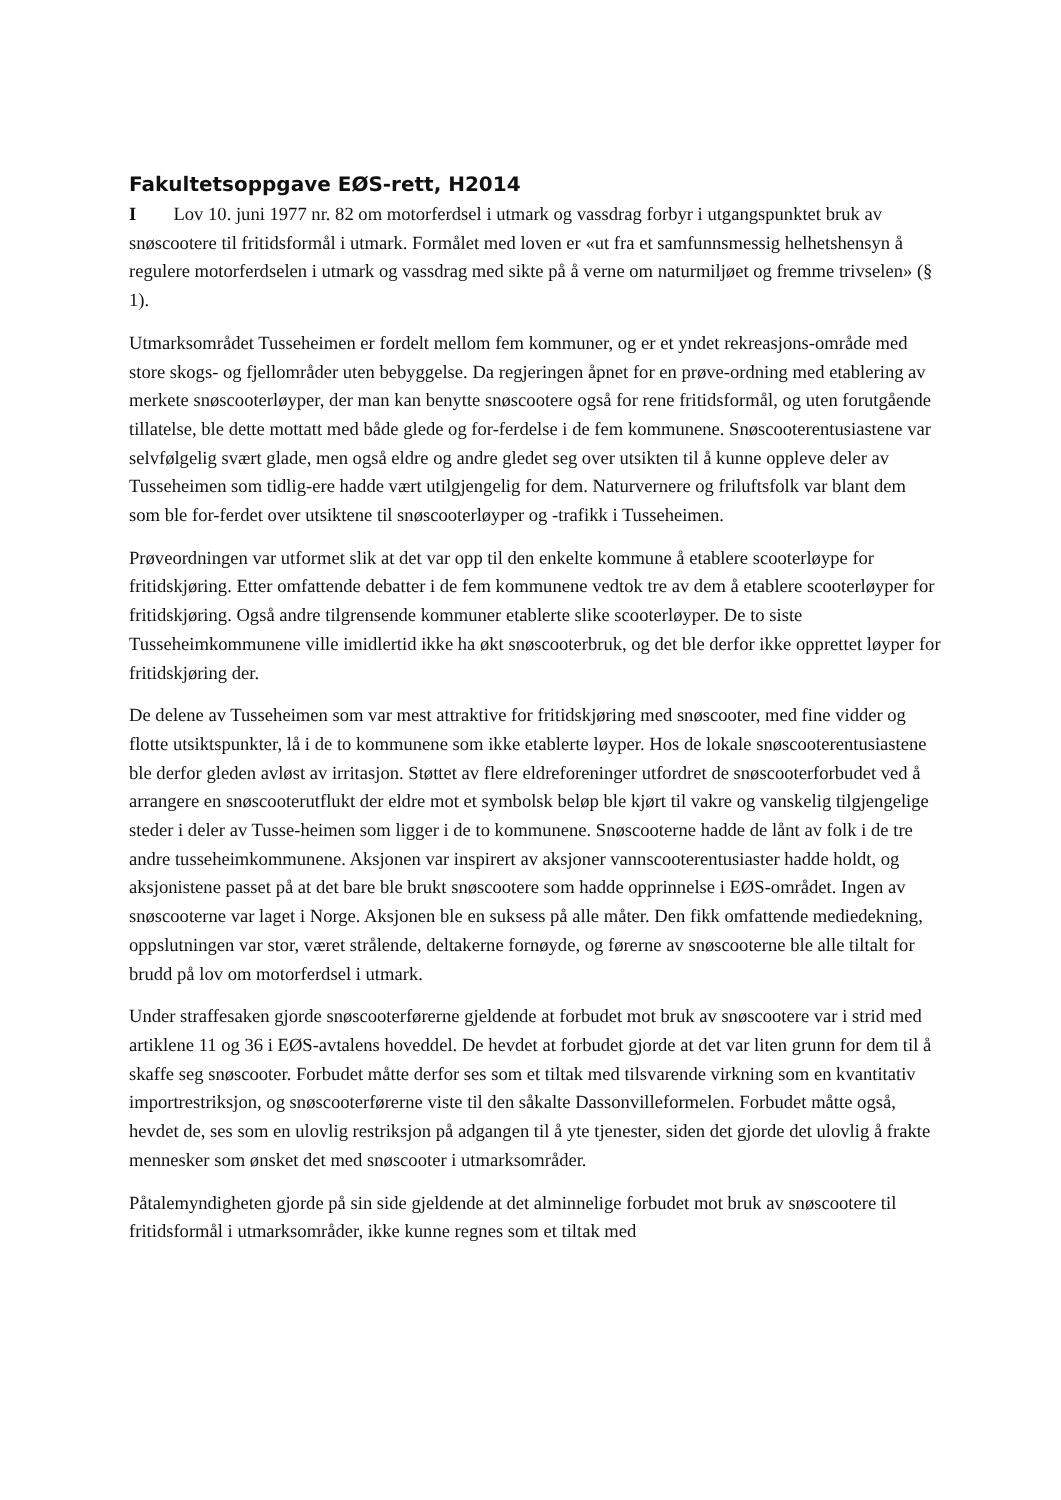Fakultetsoppgave EØS-rett, H2014
I Lov 10. juni 1977 nr. 82 om motorferdsel i utmark og vassdrag forbyr i utgangspunktet bruk av snøscootere til fritidsformål i utmark. Formålet med loven er «ut fra et samfunnsmessig helhetshensyn å regulere motorferdselen i utmark og vassdrag med sikte på å verne om naturmiljøet og fremme trivselen» (§ 1).
Utmarksområdet Tusseheimen er fordelt mellom fem kommuner, og er et yndet rekreasjons-område med store skogs- og fjellområder uten bebyggelse. Da regjeringen åpnet for en prøve-ordning med etablering av merkete snøscooterløyper, der man kan benytte snøscootere også for rene fritidsformål, og uten forutgående tillatelse, ble dette mottatt med både glede og for-ferdelse i de fem kommunene. Snøscooterentusiastene var selvfølgelig svært glade, men også eldre og andre gledet seg over utsikten til å kunne oppleve deler av Tusseheimen som tidlig-ere hadde vært utilgjengelig for dem. Naturvernere og friluftsfolk var blant dem som ble for-ferdet over utsiktene til snøscooterløyper og -trafikk i Tusseheimen.
Prøveordningen var utformet slik at det var opp til den enkelte kommune å etablere scooterløype for fritidskjøring. Etter omfattende debatter i de fem kommunene vedtok tre av dem å etablere scooterløyper for fritidskjøring. Også andre tilgrensende kommuner etablerte slike scooterløyper. De to siste Tusseheimkommunene ville imidlertid ikke ha økt snøscooterbruk, og det ble derfor ikke opprettet løyper for fritidskjøring der.
De delene av Tusseheimen som var mest attraktive for fritidskjøring med snøscooter, med fine vidder og flotte utsiktspunkter, lå i de to kommunene som ikke etablerte løyper. Hos de lokale snøscooterentusiastene ble derfor gleden avløst av irritasjon. Støttet av flere eldreforeninger utfordret de snøscooterforbudet ved å arrangere en snøscooterutflukt der eldre mot et symbolsk beløp ble kjørt til vakre og vanskelig tilgjengelige steder i deler av Tusse-heimen som ligger i de to kommunene. Snøscooterne hadde de lånt av folk i de tre andre tusseheimkommunene. Aksjonen var inspirert av aksjoner vannscooterentusiaster hadde holdt, og aksjonistene passet på at det bare ble brukt snøscootere som hadde opprinnelse i EØS-området. Ingen av snøscooterne var laget i Norge. Aksjonen ble en suksess på alle måter. Den fikk omfattende mediedekning, oppslutningen var stor, været strålende, deltakerne fornøyde, og førerne av snøscooterne ble alle tiltalt for brudd på lov om motorferdsel i utmark.
Under straffesaken gjorde snøscooterførerne gjeldende at forbudet mot bruk av snøscootere var i strid med artiklene 11 og 36 i EØS-avtalens hoveddel. De hevdet at forbudet gjorde at det var liten grunn for dem til å skaffe seg snøscooter. Forbudet måtte derfor ses som et tiltak med tilsvarende virkning som en kvantitativ importrestriksjon, og snøscooterførerne viste til den såkalte Dassonvilleformelen. Forbudet måtte også, hevdet de, ses som en ulovlig restriksjon på adgangen til å yte tjenester, siden det gjorde det ulovlig å frakte mennesker som ønsket det med snøscooter i utmarksområder.
Påtalemyndigheten gjorde på sin side gjeldende at det alminnelige forbudet mot bruk av snøscootere til fritidsformål i utmarksområder, ikke kunne regnes som et tiltak med